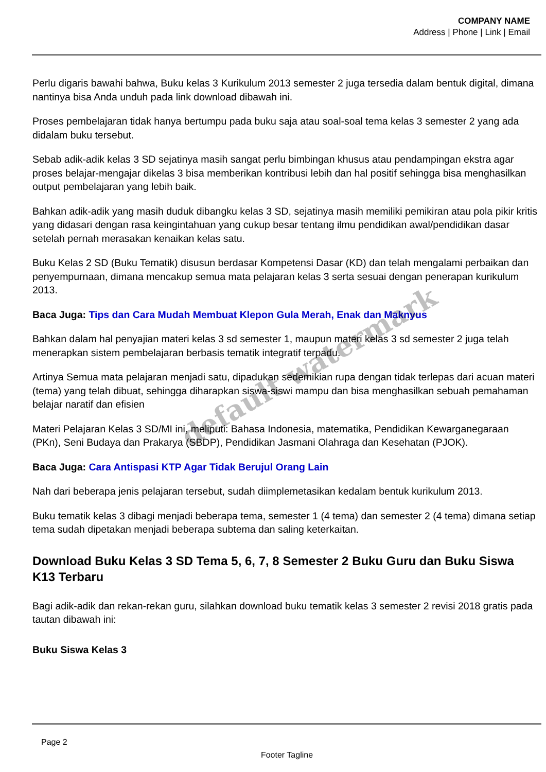COMPANY NAME
Address | Phone | Link | Email
Perlu digaris bawahi bahwa, Buku kelas 3 Kurikulum 2013 semester 2 juga tersedia dalam bentuk digital, dimana nantinya bisa Anda unduh pada link download dibawah ini.
Proses pembelajaran tidak hanya bertumpu pada buku saja atau soal-soal tema kelas 3 semester 2 yang ada didalam buku tersebut.
Sebab adik-adik kelas 3 SD sejatinya masih sangat perlu bimbingan khusus atau pendampingan ekstra agar proses belajar-mengajar dikelas 3 bisa memberikan kontribusi lebih dan hal positif sehingga bisa menghasilkan output pembelajaran yang lebih baik.
Bahkan adik-adik yang masih duduk dibangku kelas 3 SD, sejatinya masih memiliki pemikiran atau pola pikir kritis yang didasari dengan rasa keingintahuan yang cukup besar tentang ilmu pendidikan awal/pendidikan dasar setelah pernah merasakan kenaikan kelas satu.
Buku Kelas 2 SD (Buku Tematik) disusun berdasar Kompetensi Dasar (KD) dan telah mengalami perbaikan dan penyempurnaan, dimana mencakup semua mata pelajaran kelas 3 serta sesuai dengan penerapan kurikulum 2013.
Baca Juga: Tips dan Cara Mudah Membuat Klepon Gula Merah, Enak dan Maknyus
Bahkan dalam hal penyajian materi kelas 3 sd semester 1, maupun materi kelas 3 sd semester 2 juga telah menerapkan sistem pembelajaran berbasis tematik integratif terpadu.
Artinya Semua mata pelajaran menjadi satu, dipadukan sedemikian rupa dengan tidak terlepas dari acuan materi (tema) yang telah dibuat, sehingga diharapkan siswa-siswi mampu dan bisa menghasilkan sebuah pemahaman belajar naratif dan efisien
Materi Pelajaran Kelas 3 SD/MI ini, meliputi: Bahasa Indonesia, matematika, Pendidikan Kewarganegaraan (PKn), Seni Budaya dan Prakarya (SBDP), Pendidikan Jasmani Olahraga dan Kesehatan (PJOK).
Baca Juga: Cara Antispasi KTP Agar Tidak Berujul Orang Lain
Nah dari beberapa jenis pelajaran tersebut, sudah diimplemetasikan kedalam bentuk kurikulum 2013.
Buku tematik kelas 3 dibagi menjadi beberapa tema, semester 1 (4 tema) dan semester 2 (4 tema) dimana setiap tema sudah dipetakan menjadi beberapa subtema dan saling keterkaitan.
Download Buku Kelas 3 SD Tema 5, 6, 7, 8 Semester 2 Buku Guru dan Buku Siswa K13 Terbaru
Bagi adik-adik dan rekan-rekan guru, silahkan download buku tematik kelas 3 semester 2 revisi 2018 gratis pada tautan dibawah ini:
Buku Siswa Kelas 3
default watermark
Page 2
Footer Tagline